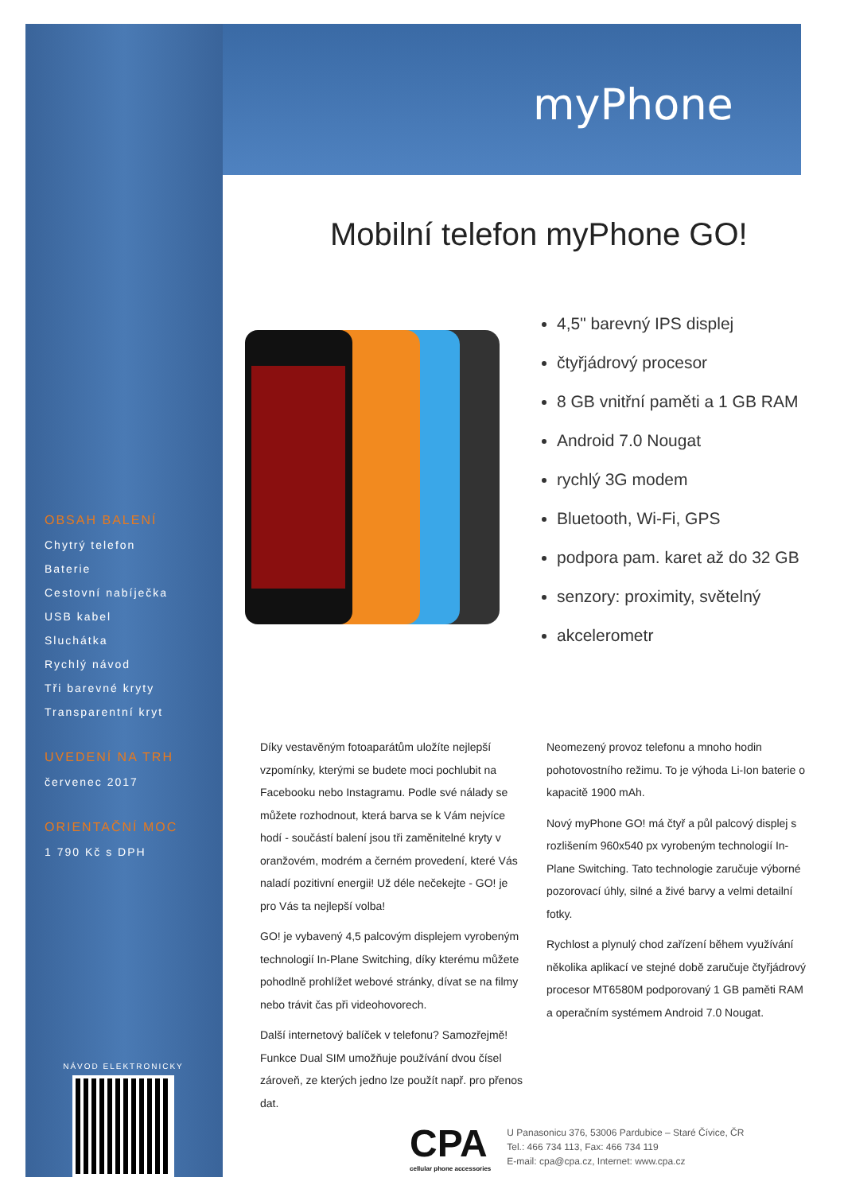myPhone
Mobilní telefon myPhone GO!
4,5" barevný IPS displej
čtyřjádrový procesor
8 GB vnitřní paměti a 1 GB RAM
Android 7.0 Nougat
rychlý 3G modem
Bluetooth, Wi-Fi, GPS
podpora pam. karet až do 32 GB
senzory: proximity, světelný
akcelerometr
OBSAH BALENÍ
Chytrý telefon
Baterie
Cestovní nabíječka
USB kabel
Sluchátka
Rychlý návod
Tři barevné kryty
Transparentní kryt
UVEDENÍ NA TRH
červenec 2017
ORIENTAČNÍ MOC
1 790 Kč s DPH
NÁVOD ELEKTRONICKY
Díky vestavěným fotoaparátům uložíte nejlepší vzpomínky, kterými se budete moci pochlubit na Facebooku nebo Instagramu. Podle své nálady se můžete rozhodnout, která barva se k Vám nejvíce hodí - součástí balení jsou tři zaměnitelné kryty v oranžovém, modrém a černém provedení, které Vás naladí pozitivní energii! Už déle nečekejte - GO! je pro Vás ta nejlepší volba!
GO! je vybavený 4,5 palcovým displejem vyrobeným technologií In-Plane Switching, díky kterému můžete pohodlně prohlížet webové stránky, dívat se na filmy nebo trávit čas při videohovorech.
Další internetový balíček v telefonu? Samozřejmě! Funkce Dual SIM umožňuje používání dvou čísel zároveň, ze kterých jedno lze použít např. pro přenos dat.
Neomezený provoz telefonu a mnoho hodin pohotovostního režimu. To je výhoda Li-Ion baterie o kapacitě 1900 mAh.
Nový myPhone GO! má čtyř a půl palcový displej s rozlišením 960x540 px vyrobeným technologií In-Plane Switching. Tato technologie zaručuje výborné pozorovací úhly, silné a živé barvy a velmi detailní fotky.
Rychlost a plynulý chod zařízení během využívání několika aplikací ve stejné době zaručuje čtyřjádrový procesor MT6580M podporovaný 1 GB paměti RAM a operačním systémem Android 7.0 Nougat.
CPA
cellular phone accessories
U Panasonicu 376, 53006 Pardubice – Staré Čívice, ČR
Tel.: 466 734 113, Fax: 466 734 119
E-mail: cpa@cpa.cz, Internet: www.cpa.cz